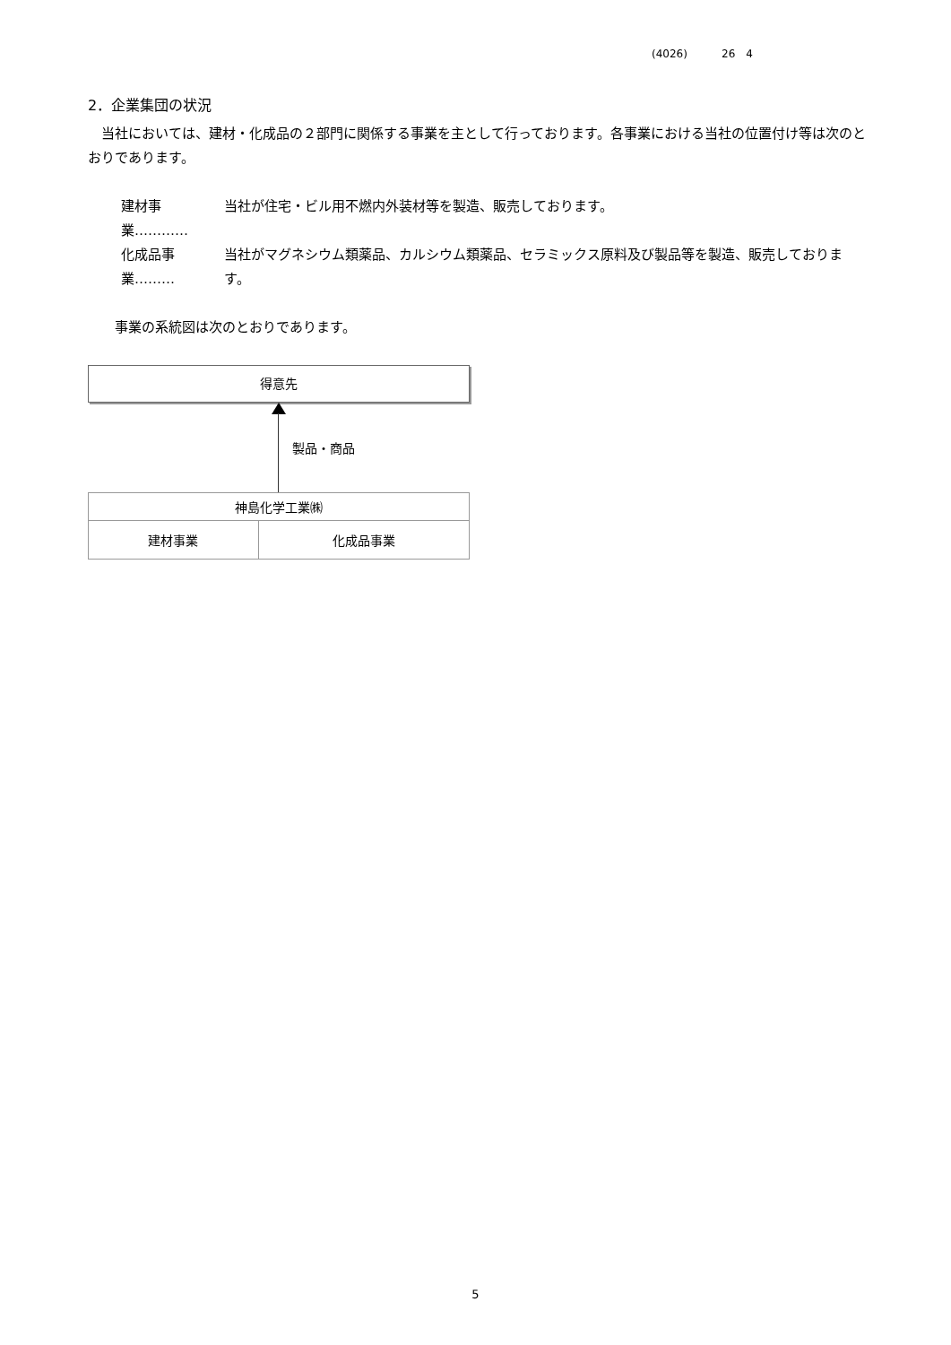(4026) 26　4
2．企業集団の状況
　当社においては、建材・化成品の２部門に関係する事業を主として行っております。各事業における当社の位置付け等は次のとおりであります。
建材事業………… 当社が住宅・ビル用不燃内外装材等を製造、販売しております。
化成品事業……… 当社がマグネシウム類薬品、カルシウム類薬品、セラミックス原料及び製品等を製造、販売しております。
　　事業の系統図は次のとおりであります。
得意先
製品・商品
| 神島化学工業㈱ | |
| 建材事業 | 化成品事業 |
5